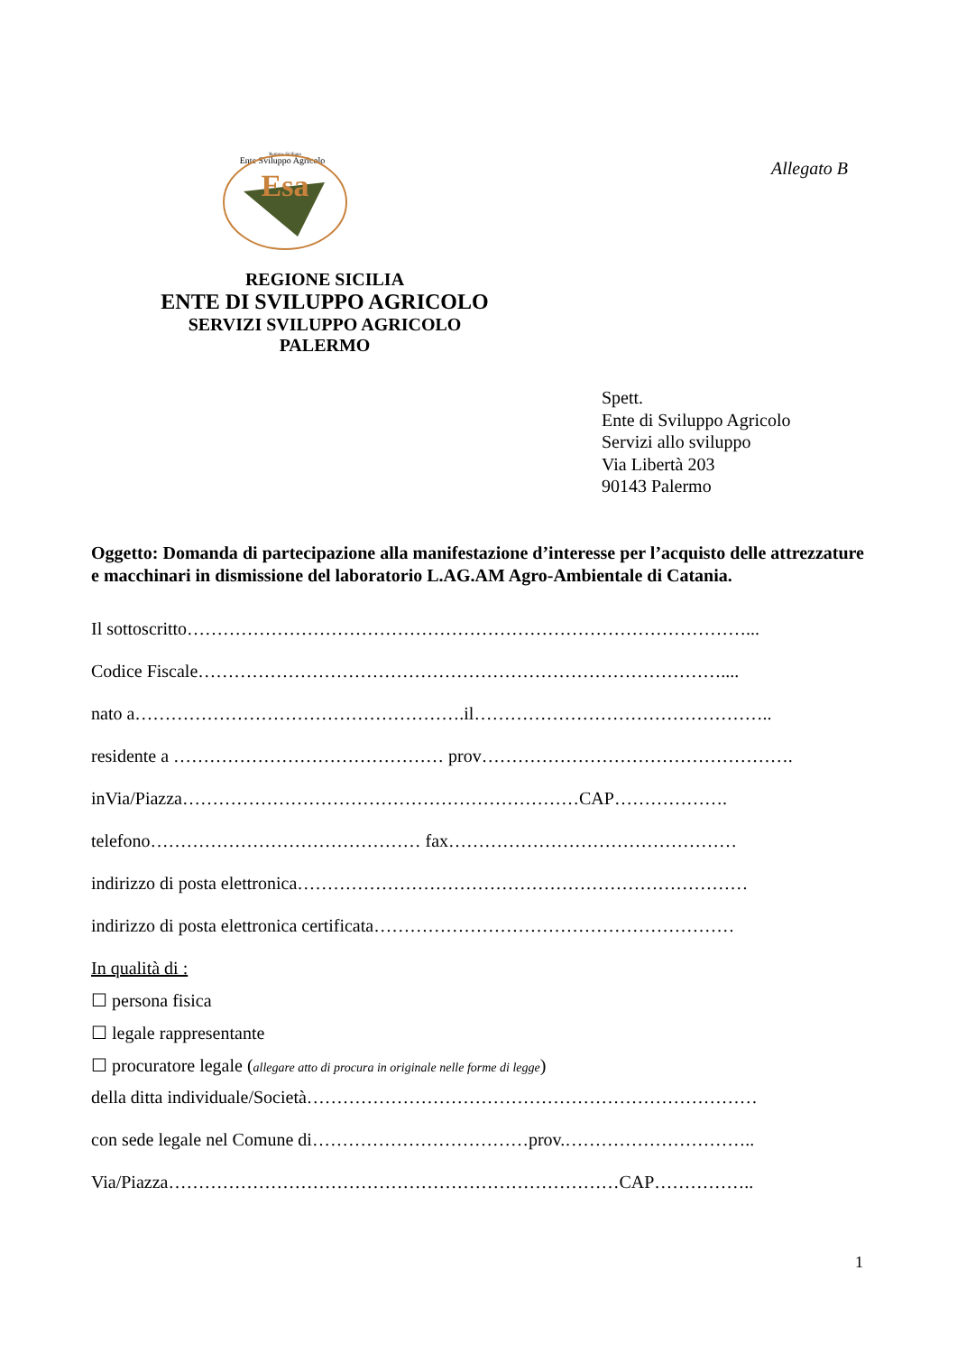Regione Siciliana
Ente Sviluppo Agricolo
Esa
Allegato B
REGIONE SICILIA
ENTE DI SVILUPPO AGRICOLO
SERVIZI SVILUPPO AGRICOLO
PALERMO
Spett.
Ente di Sviluppo Agricolo
Servizi allo sviluppo
Via Libertà 203
90143 Palermo
Oggetto: Domanda di partecipazione alla manifestazione d’interesse per l’acquisto delle attrezzature e macchinari in dismissione del laboratorio L.AG.AM Agro-Ambientale di Catania.
Il sottoscritto…………………………………………………………………………………...
Codice Fiscale……………………………………………………………………………....
nato a……………………………………………….il…………………………………………..
residente a ……………………………………… prov…………………………………………….
inVia/Piazza…………………………………………………………CAP……………….
telefono……………………………………… fax…………………………………………
indirizzo di posta elettronica…………………………………………………………………
indirizzo di posta elettronica certificata……………………………………………………
In qualità di :
☐ persona fisica
☐ legale rappresentante
☐ procuratore legale (allegare atto di procura in originale nelle forme di legge)
della ditta individuale/Società…………………………………………………………………
con sede legale nel Comune di………………………………prov.…………………………..
Via/Piazza…………………………………………………………………CAP……………..
1